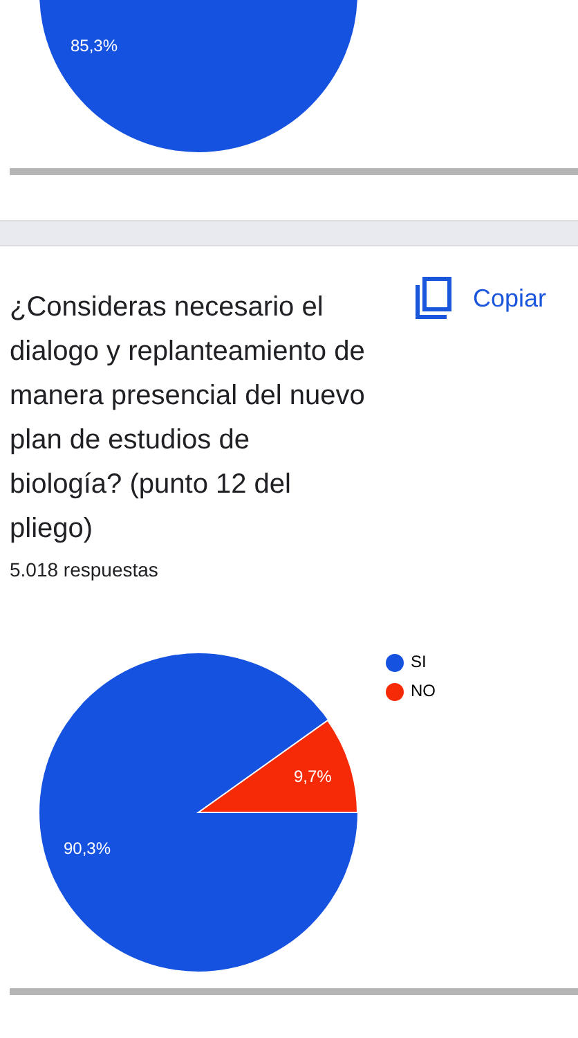85,3%
¿Consideras necesario el dialogo y replanteamiento de manera presencial del nuevo plan de estudios de biología? (punto 12 del pliego)
Copiar
5.018 respuestas
9,7%
90,3%
SI
NO